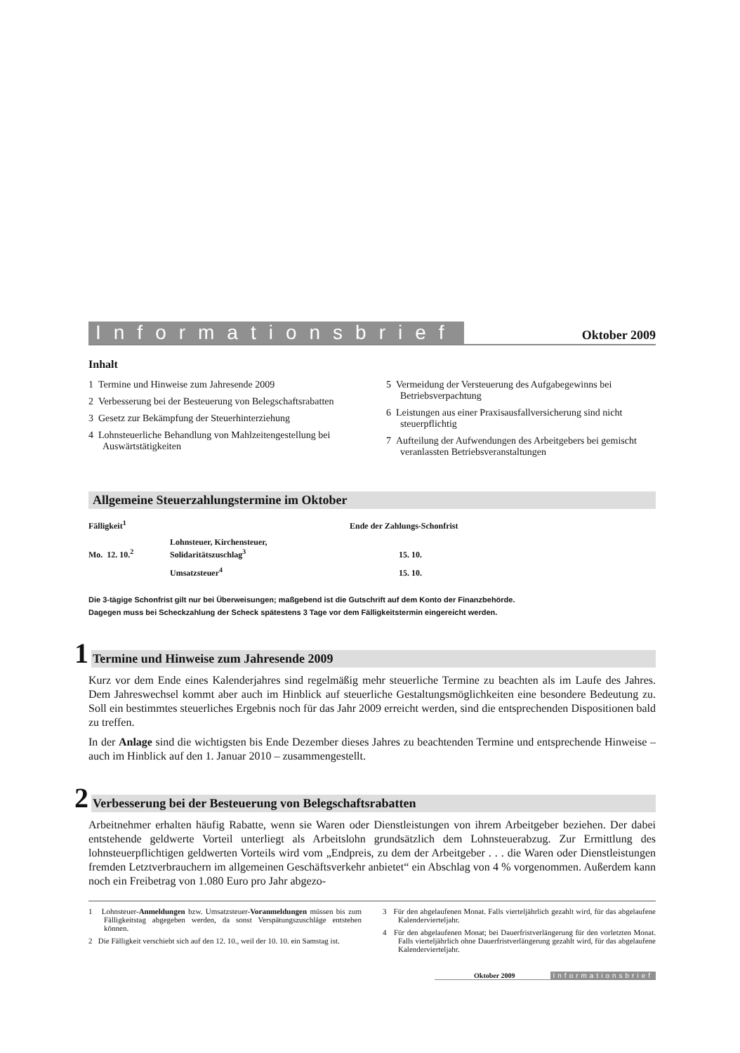Informationsbrief Oktober 2009
Inhalt
1 Termine und Hinweise zum Jahresende 2009
2 Verbesserung bei der Besteuerung von Belegschafts­rabatten
3 Gesetz zur Bekämpfung der Steuerhinterziehung
4 Lohnsteuerliche Behandlung von Mahlzeitengestellung bei Auswärtstätigkeiten
5 Vermeidung der Versteuerung des Aufgabegewinns bei Betriebsverpachtung
6 Leistungen aus einer Praxisausfallversicherung sind nicht steuerpflichtig
7 Aufteilung der Aufwendungen des Arbeitgebers bei gemischt veranlassten Betriebsveranstaltungen
Allgemeine Steuerzahlungstermine im Oktober
| Fälligkeit<sup>1</sup> | | Ende der Zahlungs-Schonfrist |
| --- | --- | --- |
| Mo. 12. 10.<sup>2</sup> | Lohnsteuer, Kirchensteuer, Solidaritätszuschlag<sup>3</sup> | 15. 10. |
| | Umsatzsteuer<sup>4</sup> | 15. 10. |
Die 3-tägige Schonfrist gilt nur bei Überweisungen; maßgebend ist die Gutschrift auf dem Konto der Finanzbehörde.
Dagegen muss bei Scheckzahlung der Scheck spätestens 3 Tage vor dem Fälligkeitstermin eingereicht werden.
1 Termine und Hinweise zum Jahresende 2009
Kurz vor dem Ende eines Kalenderjahres sind regelmäßig mehr steuerliche Termine zu beachten als im Laufe des Jahres. Dem Jahreswechsel kommt aber auch im Hinblick auf steuerliche Gestaltungsmöglichkeiten eine besondere Bedeutung zu. Soll ein bestimmtes steuerliches Ergebnis noch für das Jahr 2009 erreicht werden, sind die entsprechenden Dispositionen bald zu treffen.
In der Anlage sind die wichtigsten bis Ende Dezember dieses Jahres zu beachtenden Termine und entsprechende Hinweise – auch im Hinblick auf den 1. Januar 2010 – zusammengestellt.
2 Verbesserung bei der Besteuerung von Belegschaftsrabatten
Arbeitnehmer erhalten häufig Rabatte, wenn sie Waren oder Dienstleistungen von ihrem Arbeitgeber beziehen. Der dabei entstehende geldwerte Vorteil unterliegt als Arbeitslohn grundsätzlich dem Lohnsteuerabzug. Zur Ermittlung des lohnsteuerpflichtigen geldwerten Vorteils wird vom „Endpreis, zu dem der Arbeitgeber . . . die Waren oder Dienstleistungen fremden Letztverbrauchern im allgemeinen Geschäftsverkehr anbietet“ ein Abschlag von 4 % vorgenommen. Außerdem kann noch ein Freibetrag von 1.080 Euro pro Jahr abgezo-
1 Lohnsteuer-Anmeldungen bzw. Umsatzsteuer-Voranmeldungen müssen bis zum Fälligkeitstag abgegeben werden, da sonst Verspätungszuschläge entstehen können.
2 Die Fälligkeit verschiebt sich auf den 12. 10., weil der 10. 10. ein Samstag ist.
3 Für den abgelaufenen Monat. Falls vierteljährlich gezahlt wird, für das abgelaufene Kalendervierteljahr.
4 Für den abgelaufenen Monat; bei Dauerfristverlängerung für den vorletzten Monat. Falls vierteljährlich ohne Dauerfristverlängerung gezahlt wird, für das abgelaufene Kalendervierteljahr.
Oktober 2009 Informationsbrief